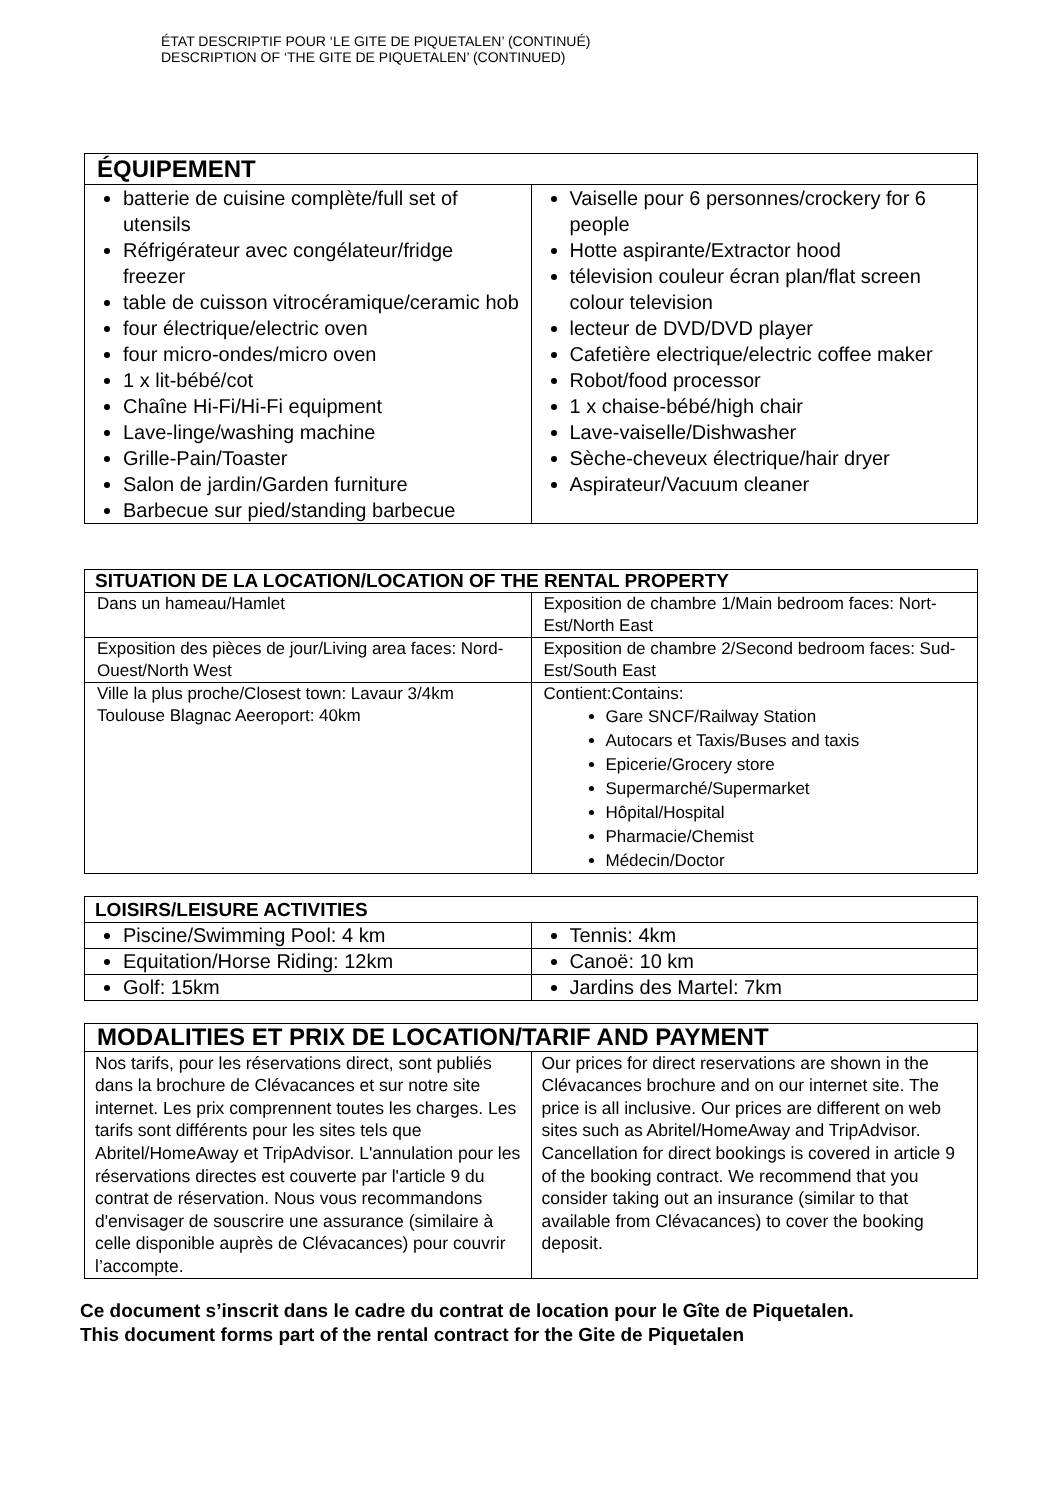ÉTAT DESCRIPTIF POUR ‘LE GITE DE PIQUETALEN’ (CONTINUÉ)
DESCRIPTION OF ‘THE GITE DE PIQUETALEN’ (CONTINUED)
| ÉQUIPEMENT | |
| --- | --- |
| batterie de cuisine complète/full set of utensils Réfrigérateur avec congélateur/fridge freezer table de cuisson vitrocéramique/ceramic hob four électrique/electric oven four micro-ondes/micro oven 1 x lit-bébé/cot Chaîne Hi-Fi/Hi-Fi equipment Lave-linge/washing machine Grille-Pain/Toaster Salon de jardin/Garden furniture Barbecue sur pied/standing barbecue | Vaiselle pour 6 personnes/crockery for 6 people Hotte aspirante/Extractor hood télevision couleur écran plan/flat screen colour television lecteur de DVD/DVD player Cafetière electrique/electric coffee maker Robot/food processor 1 x chaise-bébé/high chair Lave-vaiselle/Dishwasher Sèche-cheveux électrique/hair dryer Aspirateur/Vacuum cleaner |
| SITUATION DE LA LOCATION/LOCATION OF THE RENTAL PROPERTY | |
| --- | --- |
| Dans un hameau/Hamlet | Exposition de chambre 1/Main bedroom faces: Nort-Est/North East |
| Exposition des pièces de jour/Living area faces: Nord-Ouest/North West | Exposition de chambre 2/Second bedroom faces: Sud-Est/South East |
| Ville la plus proche/Closest town: Lavaur 3/4km Toulouse Blagnac Aeeroport: 40km | Contient:Contains: Gare SNCF/Railway Station Autocars et Taxis/Buses and taxis Epicerie/Grocery store Supermarché/Supermarket Hôpital/Hospital Pharmacie/Chemist Médecin/Doctor |
| LOISIRS/LEISURE ACTIVITIES | |
| --- | --- |
| Piscine/Swimming Pool: 4 km | Tennis: 4km |
| Equitation/Horse Riding: 12km | Canoë: 10 km |
| Golf: 15km | Jardins des Martel: 7km |
| MODALITIES ET PRIX DE LOCATION/TARIF AND PAYMENT | |
| --- | --- |
| Nos tarifs, pour les réservations direct, sont publiés dans la brochure de Clévacances et sur notre site internet. Les prix comprennent toutes les charges. Les tarifs sont différents pour les sites tels que Abritel/HomeAway et TripAdvisor. L'annulation pour les réservations directes est couverte par l'article 9 du contrat de réservation. Nous vous recommandons d'envisager de souscrire une assurance (similaire à celle disponible auprès de Clévacances) pour couvrir l’accompte. | Our prices for direct reservations are shown in the Clévacances brochure and on our internet site. The price is all inclusive. Our prices are different on web sites such as Abritel/HomeAway and TripAdvisor. Cancellation for direct bookings is covered in article 9 of the booking contract. We recommend that you consider taking out an insurance (similar to that available from Clévacances) to cover the booking deposit. |
Ce document s’inscrit dans le cadre du contrat de location pour le Gîte de Piquetalen.
This document forms part of the rental contract for the Gite de Piquetalen